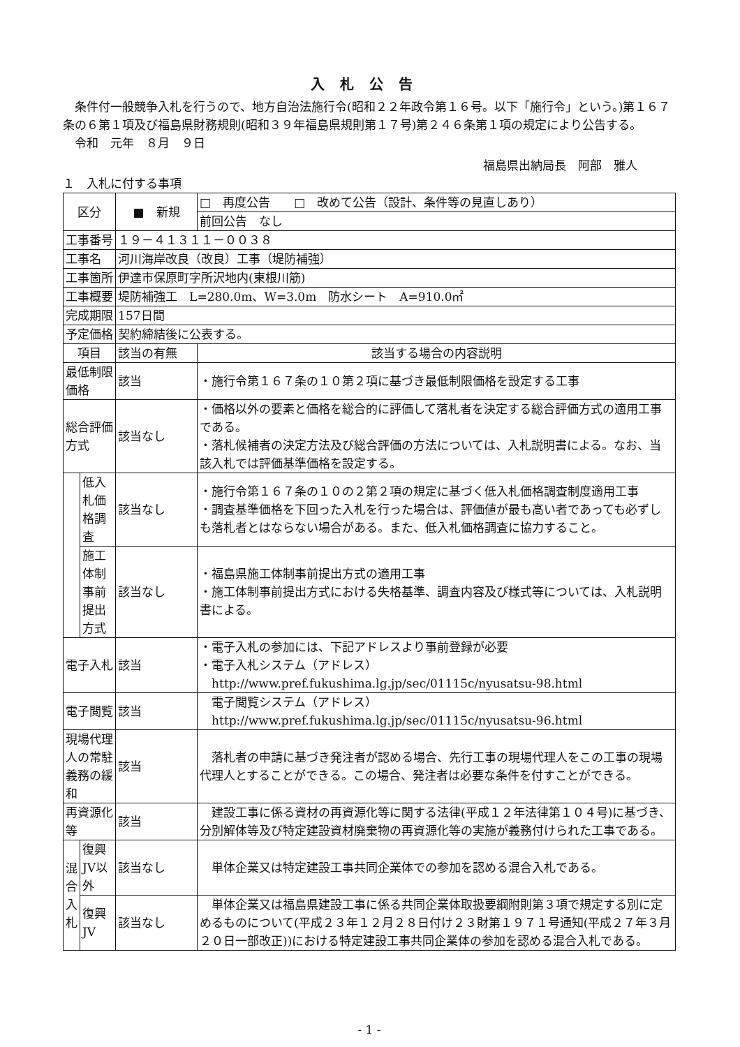入札公告
条件付一般競争入札を行うので、地方自治法施行令(昭和２２年政令第１６号。以下「施行令」という。)第１６７条の６第１項及び福島県財務規則(昭和３９年福島県規則第１７号)第２４６条第１項の規定により公告する。
令和　元年　８月　９日
福島県出納局長　阿部　雅人
１　入札に付する事項
| 区分 | | ■ 新規 | □ 再度公告 □ 改めて公告（設計、条件等の見直しあり） |
| | | | 前回公告 なし |
| 工事番号 | | １９－４１３１１－００３８ | |
| 工事名 | | 河川海岸改良（改良）工事（堤防補強） | |
| 工事箇所 | | 伊達市保原町字所沢地内(東根川筋) | |
| 工事概要 | | 堤防補強工 L=280.0m、W=3.0m 防水シート A=910.0㎡ | |
| 完成期限 | | 157日間 | |
| 予定価格 | | 契約締結後に公表する。 | |
| 項目 | | 該当の有無 | 該当する場合の内容説明 |
| 最低制限価格 | | 該当 | ・施行令第１６７条の１０第２項に基づき最低制限価格を設定する工事 |
| 総合評価方式 | | 該当なし | ・価格以外の要素と価格を総合的に評価して落札者を決定する総合評価方式の適用工事である。 ・落札候補者の決定方法及び総合評価の方法については、入札説明書による。なお、当該入札では評価基準価格を設定する。 |
| | 低入札価格調査 | 該当なし | ・施行令第１６７条の１０の２第２項の規定に基づく低入札価格調査制度適用工事 ・調査基準価格を下回った入札を行った場合は、評価値が最も高い者であっても必ずしも落札者とはならない場合がある。また、低入札価格調査に協力すること。 |
| | 施工体制事前提出方式 | 該当なし | ・福島県施工体制事前提出方式の適用工事 ・施工体制事前提出方式における失格基準、調査内容及び様式等については、入札説明書による。 |
| 電子入札 | | 該当 | ・電子入札の参加には、下記アドレスより事前登録が必要 ・電子入札システム（アドレス） http://www.pref.fukushima.lg.jp/sec/01115c/nyusatsu-98.html |
| 電子閲覧 | | 該当 | 電子閲覧システム（アドレス） http://www.pref.fukushima.lg.jp/sec/01115c/nyusatsu-96.html |
| 現場代理人の常駐義務の緩和 | | 該当 | 落札者の申請に基づき発注者が認める場合、先行工事の現場代理人をこの工事の現場代理人とすることができる。この場合、発注者は必要な条件を付すことができる。 |
| 再資源化等 | | 該当 | 建設工事に係る資材の再資源化等に関する法律(平成１２年法律第１０４号)に基づき、分別解体等及び特定建設資材廃棄物の再資源化等の実施が義務付けられた工事である。 |
| 混合入札 | 復興JV以外 | 該当なし | 単体企業又は特定建設工事共同企業体での参加を認める混合入札である。 |
| | 復興JV | 該当なし | 単体企業又は福島県建設工事に係る共同企業体取扱要綱附則第３項で規定する別に定めるものについて(平成２３年１２月２８日付け２３財第１９７１号通知(平成２７年３月２０日一部改正))における特定建設工事共同企業体の参加を認める混合入札である。 |
- 1 -